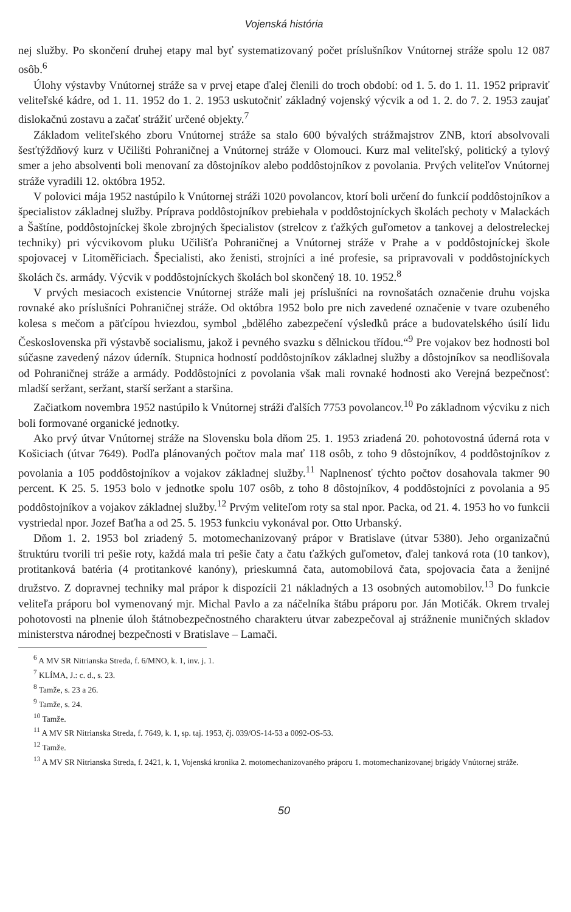Vojenská história
nej služby. Po skončení druhej etapy mal byť systematizovaný počet príslušníkov Vnútornej stráže spolu 12 087 osôb.<sup>6</sup>
Úlohy výstavby Vnútornej stráže sa v prvej etape ďalej členili do troch období: od 1. 5. do 1. 11. 1952 pripraviť veliteľské kádre, od 1. 11. 1952 do 1. 2. 1953 uskutočniť základný vojenský výcvik a od 1. 2. do 7. 2. 1953 zaujať dislokačnú zostavu a začať strážiť určené objekty.<sup>7</sup>
Základom veliteľského zboru Vnútornej stráže sa stalo 600 bývalých strážmajstrov ZNB, ktorí absolvovali šesťtýždňový kurz v Učilišti Pohraničnej a Vnútornej stráže v Olomouci. Kurz mal veliteľský, politický a tylový smer a jeho absolventi boli menovaní za dôstojníkov alebo poddôstojníkov z povolania. Prvých veliteľov Vnútornej stráže vyradili 12. októbra 1952.
V polovici mája 1952 nastúpilo k Vnútornej stráži 1020 povolancov, ktorí boli určení do funkcií poddôstojníkov a špecialistov základnej služby. Príprava poddôstojníkov prebiehala v poddôstojníckych školách pechoty v Malackách a Šaštíne, poddôstojníckej škole zbrojných špecialistov (strelcov z ťažkých guľometov a tankovej a delostreleckej techniky) pri výcvikovom pluku Učilišťa Pohraničnej a Vnútornej stráže v Prahe a v poddôstojníckej škole spojovacej v Litoměřiciach. Špecialisti, ako ženisti, strojníci a iné profesie, sa pripravovali v poddôstojníckych školách čs. armády. Výcvik v poddôstojníckych školách bol skončený 18. 10. 1952.<sup>8</sup>
V prvých mesiacoch existencie Vnútornej stráže mali jej príslušníci na rovnošatách označenie druhu vojska rovnaké ako príslušníci Pohraničnej stráže. Od októbra 1952 bolo pre nich zavedené označenie v tvare ozubeného kolesa s mečom a päťcípou hviezdou, symbol „bdělého zabezpečení výsledků práce a budovatelského úsilí lidu Československa při výstavbě socialismu, jakož i pevného svazku s dělnickou třídou.“<sup>9</sup> Pre vojakov bez hodnosti bol súčasne zavedený názov úderník. Stupnica hodností poddôstojníkov základnej služby a dôstojníkov sa neodlišovala od Pohraničnej stráže a armády. Poddôstojníci z povolania však mali rovnaké hodnosti ako Verejná bezpečnosť: mladší seržant, seržant, starší seržant a staršina.
Začiatkom novembra 1952 nastúpilo k Vnútornej stráži ďalších 7753 povolancov.<sup>10</sup> Po základnom výcviku z nich boli formované organické jednotky.
Ako prvý útvar Vnútornej stráže na Slovensku bola dňom 25. 1. 1953 zriadená 20. pohotovostná úderná rota v Košiciach (útvar 7649). Podľa plánovaných počtov mala mať 118 osôb, z toho 9 dôstojníkov, 4 poddôstojníkov z povolania a 105 poddôstojníkov a vojakov základnej služby.<sup>11</sup> Naplnenosť týchto počtov dosahovala takmer 90 percent. K 25. 5. 1953 bolo v jednotke spolu 107 osôb, z toho 8 dôstojníkov, 4 poddôstojníci z povolania a 95 poddôstojníkov a vojakov základnej služby.<sup>12</sup> Prvým veliteľom roty sa stal npor. Packa, od 21. 4. 1953 ho vo funkcii vystriedal npor. Jozef Baťha a od 25. 5. 1953 funkciu vykonával por. Otto Urbanský.
Dňom 1. 2. 1953 bol zriadený 5. motomechanizovaný prápor v Bratislave (útvar 5380). Jeho organizačnú štruktúru tvorili tri pešie roty, každá mala tri pešie čaty a čatu ťažkých guľometov, ďalej tanková rota (10 tankov), protitanková batéria (4 protitankové kanóny), prieskumná čata, automobilová čata, spojovacia čata a ženijné družstvo. Z dopravnej techniky mal prápor k dispozícii 21 nákladných a 13 osobných automobilov.<sup>13</sup> Do funkcie veliteľa práporu bol vymenovaný mjr. Michal Pavlo a za náčelníka štábu práporu por. Ján Motičák. Okrem trvalej pohotovosti na plnenie úloh štátnobezpečnostného charakteru útvar zabezpečoval aj strážnenie muničných skladov ministerstva národnej bezpečnosti v Bratislave – Lamači.
<sup>6</sup> A MV SR Nitrianska Streda, f. 6/MNO, k. 1, inv. j. 1.
<sup>7</sup> KLÍMA, J.: c. d., s. 23.
<sup>8</sup> Tamže, s. 23 a 26.
<sup>9</sup> Tamže, s. 24.
<sup>10</sup> Tamže.
<sup>11</sup> A MV SR Nitrianska Streda, f. 7649, k. 1, sp. taj. 1953, čj. 039/OS-14-53 a 0092-OS-53.
<sup>12</sup> Tamže.
<sup>13</sup> A MV SR Nitrianska Streda, f. 2421, k. 1, Vojenská kronika 2. motomechanizovaného práporu 1. motomechanizovanej brigády Vnútornej stráže.
50